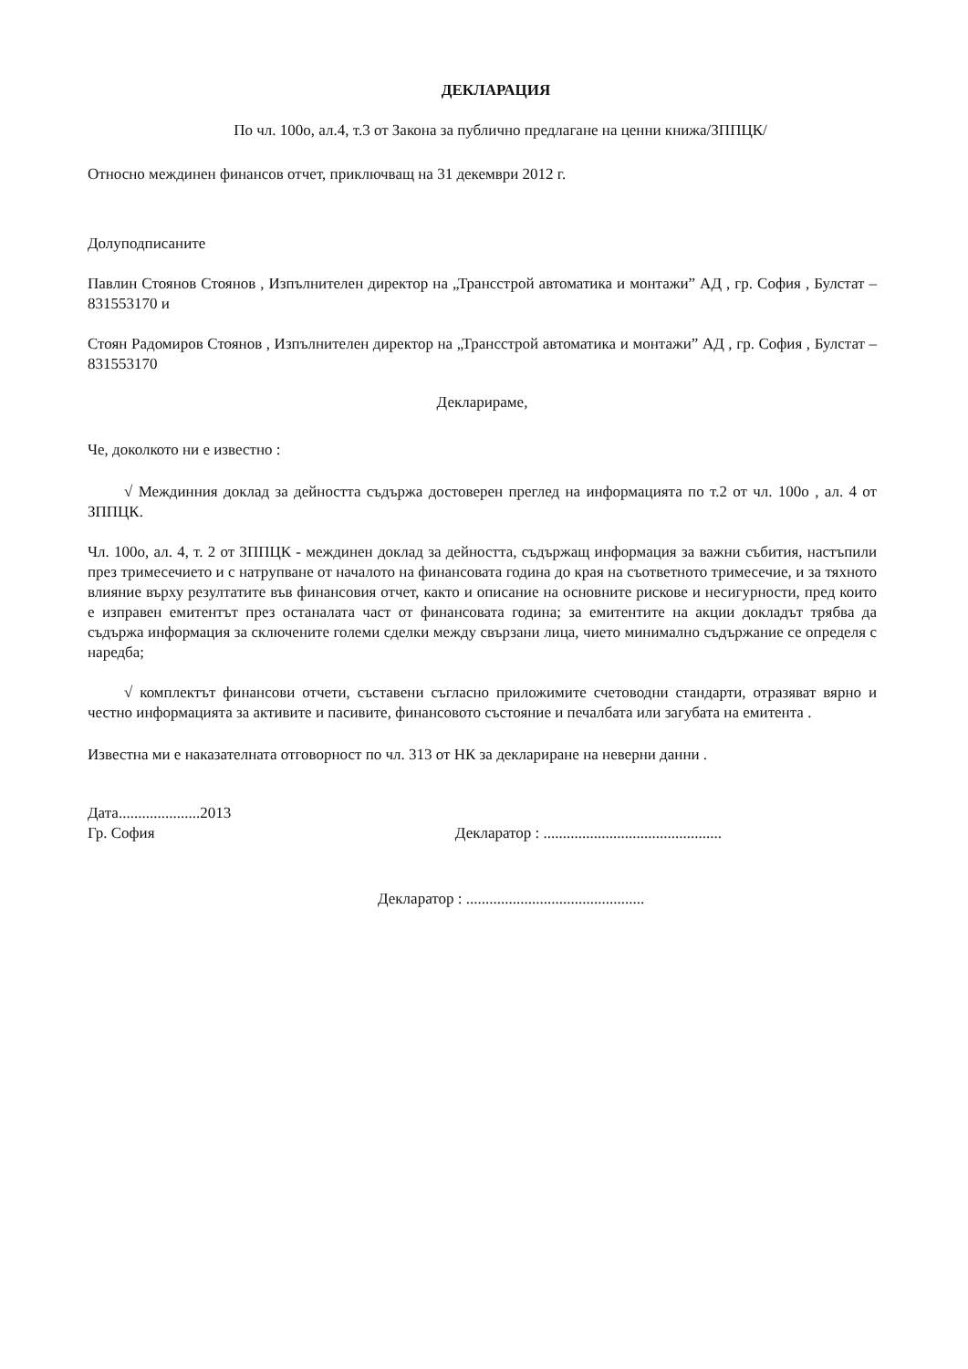ДЕКЛАРАЦИЯ
По чл. 100о, ал.4, т.3 от Закона за публично предлагане на ценни книжа/ЗППЦК/
Относно междинен финансов отчет, приключващ на 31 декември 2012 г.
Долуподписаните
Павлин Стоянов Стоянов , Изпълнителен директор на „Трансстрой автоматика и монтажи” АД , гр. София , Булстат – 831553170 и
Стоян Радомиров Стоянов , Изпълнителен директор на „Трансстрой автоматика и монтажи” АД , гр. София , Булстат – 831553170
Декларираме,
Че, доколкото ни е известно :
√ Междинния доклад за дейността съдържа достоверен преглед на информацията по т.2 от чл. 100о , ал. 4 от ЗППЦК.
Чл. 100о, ал. 4, т. 2 от ЗППЦК - междинен доклад за дейността, съдържащ информация за важни събития, настъпили през тримесечието и с натрупване от началото на финансовата година до края на съответното тримесечие, и за тяхното влияние върху резултатите във финансовия отчет, както и описание на основните рискове и несигурности, пред които е изправен емитентът през останалата част от финансовата година; за емитентите на акции докладът трябва да съдържа информация за сключените големи сделки между свързани лица, чието минимално съдържание се определя с наредба;
√ комплектът финансови отчети, съставени съгласно приложимите счетоводни стандарти, отразяват вярно и честно информацията за активите и пасивите, финансовото състояние и печалбата или загубата на емитента .
Известна ми е наказателната отговорност по чл. 313 от НК за деклариране на неверни данни .
Дата.....................2013
Гр. София
Декларатор : ..............................................
Декларатор : ..............................................